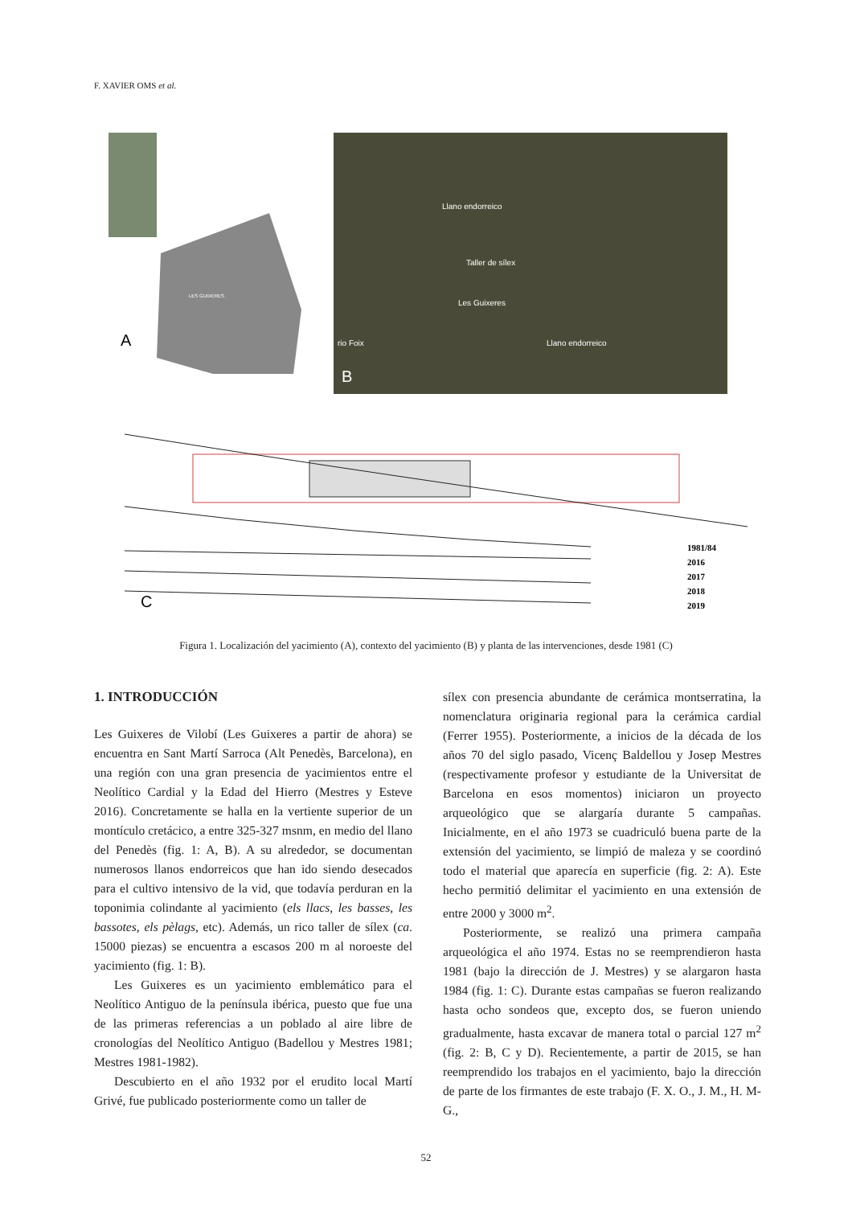F. XAVIER OMS et al.
A
B
Llano endorreico
Taller de sílex
Les Guixeres
Llano endorreico
rio Foix
LES GUIXERES
C
1981/84
2016
2017
2018
2019
Figura 1. Localización del yacimiento (A), contexto del yacimiento (B) y planta de las intervenciones, desde 1981 (C)
1. INTRODUCCIÓN
Les Guixeres de Vilobí (Les Guixeres a partir de ahora) se encuentra en Sant Martí Sarroca (Alt Penedès, Barcelona), en una región con una gran presencia de yacimientos entre el Neolítico Cardial y la Edad del Hierro (Mestres y Esteve 2016). Concretamente se halla en la vertiente superior de un montículo cretácico, a entre 325-327 msnm, en medio del llano del Penedès (fig. 1: A, B). A su alrededor, se documentan numerosos llanos endorreicos que han ido siendo desecados para el cultivo intensivo de la vid, que todavía perduran en la toponimia colindante al yacimiento (els llacs, les basses, les bassotes, els pèlags, etc). Además, un rico taller de sílex (ca. 15000 piezas) se encuentra a escasos 200 m al noroeste del yacimiento (fig. 1: B).
Les Guixeres es un yacimiento emblemático para el Neolítico Antiguo de la península ibérica, puesto que fue una de las primeras referencias a un poblado al aire libre de cronologías del Neolítico Antiguo (Badellou y Mestres 1981; Mestres 1981-1982).
Descubierto en el año 1932 por el erudito local Martí Grivé, fue publicado posteriormente como un taller de
sílex con presencia abundante de cerámica montserratina, la nomenclatura originaria regional para la cerámica cardial (Ferrer 1955). Posteriormente, a inicios de la década de los años 70 del siglo pasado, Vicenç Baldellou y Josep Mestres (respectivamente profesor y estudiante de la Universitat de Barcelona en esos momentos) iniciaron un proyecto arqueológico que se alargaría durante 5 campañas. Inicialmente, en el año 1973 se cuadriculó buena parte de la extensión del yacimiento, se limpió de maleza y se coordinó todo el material que aparecía en superficie (fig. 2: A). Este hecho permitió delimitar el yacimiento en una extensión de entre 2000 y 3000 m<sup>2</sup>.
Posteriormente, se realizó una primera campaña arqueológica el año 1974. Estas no se reemprendieron hasta 1981 (bajo la dirección de J. Mestres) y se alargaron hasta 1984 (fig. 1: C). Durante estas campañas se fueron realizando hasta ocho sondeos que, excepto dos, se fueron uniendo gradualmente, hasta excavar de manera total o parcial 127 m<sup>2</sup> (fig. 2: B, C y D). Recientemente, a partir de 2015, se han reemprendido los trabajos en el yacimiento, bajo la dirección de parte de los firmantes de este trabajo (F. X. O., J. M., H. M-G.,
52